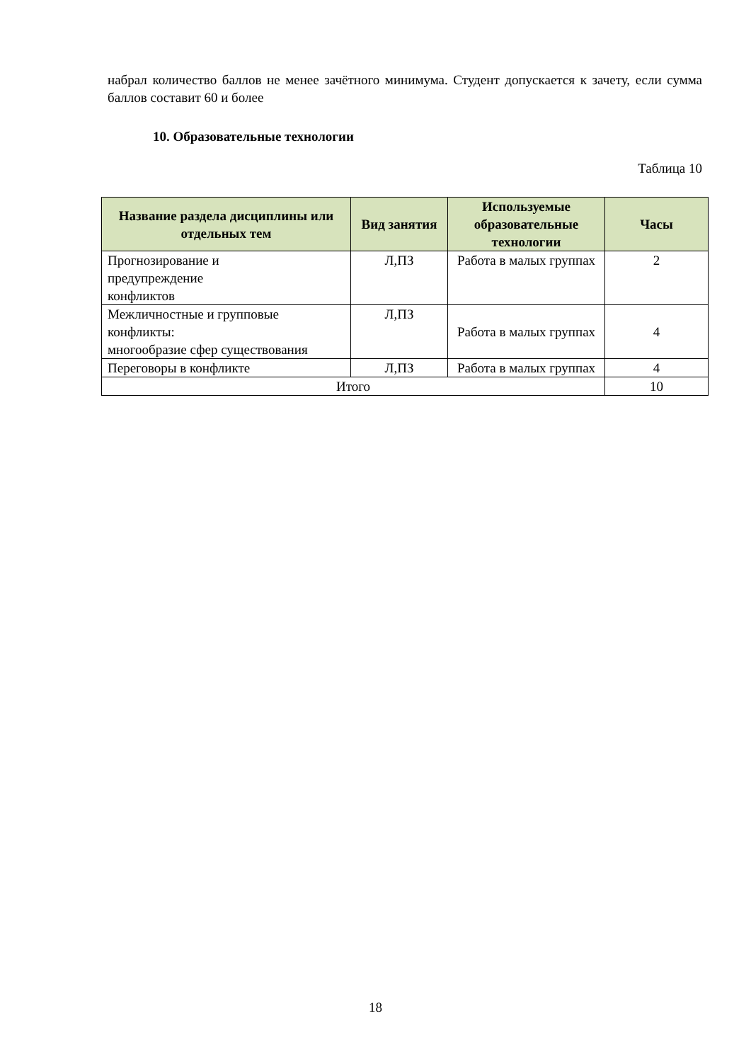набрал количество баллов не менее зачётного минимума. Студент допускается к зачету, если сумма баллов составит 60 и более
10. Образовательные технологии
Таблица 10
| Название раздела дисциплины или отдельных тем | Вид занятия | Используемые образовательные технологии | Часы |
| --- | --- | --- | --- |
| Прогнозирование и предупреждение конфликтов | Л,ПЗ | Работа в малых группах | 2 |
| Межличностные и групповые конфликты: многообразие сфер существования | Л,ПЗ | Работа в малых группах | 4 |
| Переговоры в конфликте | Л,ПЗ | Работа в малых группах | 4 |
| Итого | | | 10 |
18